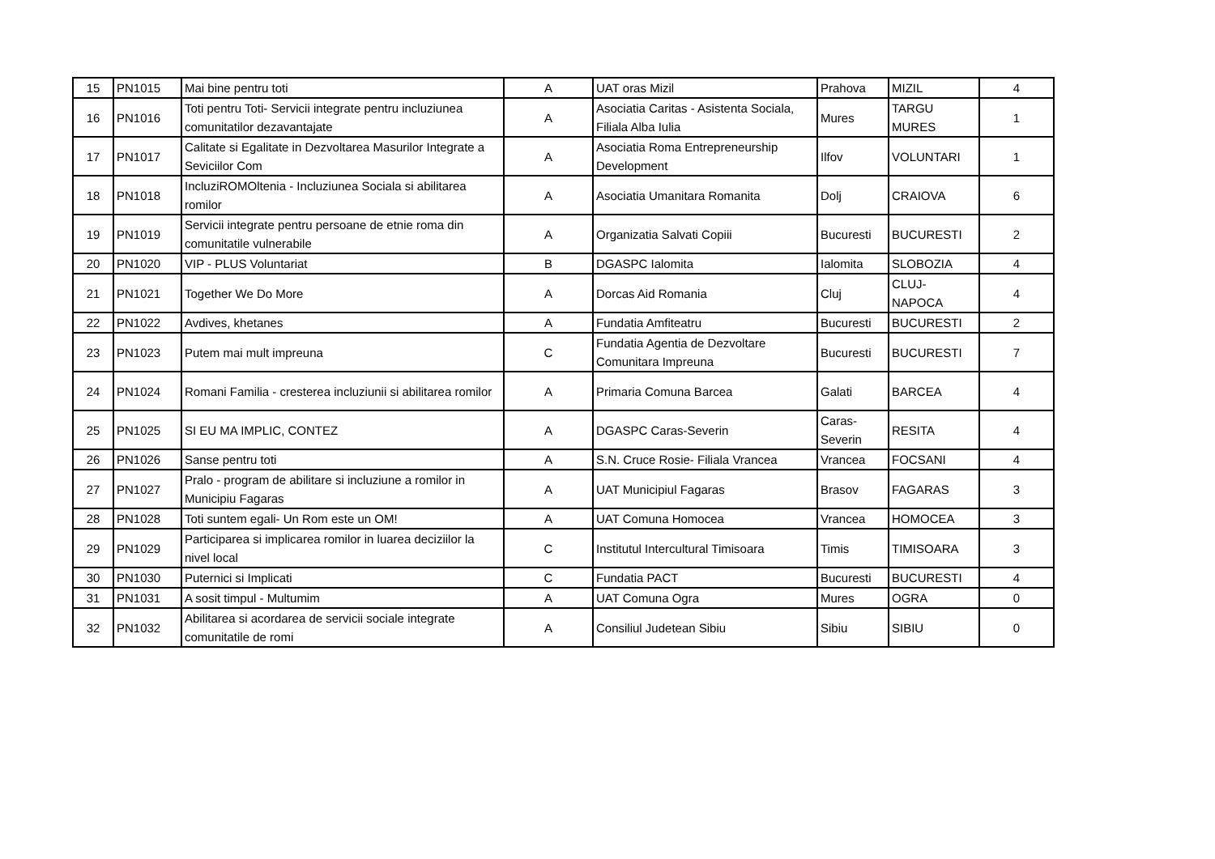| 15 | PN1015 | Mai bine pentru toti | A | UAT oras Mizil | Prahova | MIZIL | 4 |
| 16 | PN1016 | Toti pentru Toti- Servicii integrate pentru incluziunea comunitatilor dezavantajate | A | Asociatia Caritas - Asistenta Sociala, Filiala Alba Iulia | Mures | TARGU MURES | 1 |
| 17 | PN1017 | Calitate si Egalitate in Dezvoltarea Masurilor Integrate a Seviciilor Com | A | Asociatia Roma Entrepreneurship Development | Ilfov | VOLUNTARI | 1 |
| 18 | PN1018 | IncluziROMOltenia - Incluziunea Sociala si abilitarea romilor | A | Asociatia Umanitara Romanita | Dolj | CRAIOVA | 6 |
| 19 | PN1019 | Servicii integrate pentru persoane de etnie roma din comunitatile vulnerabile | A | Organizatia Salvati Copiii | Bucuresti | BUCURESTI | 2 |
| 20 | PN1020 | VIP - PLUS Voluntariat | B | DGASPC Ialomita | Ialomita | SLOBOZIA | 4 |
| 21 | PN1021 | Together We Do More | A | Dorcas Aid Romania | Cluj | CLUJ-NAPOCA | 4 |
| 22 | PN1022 | Avdives, khetanes | A | Fundatia Amfiteatru | Bucuresti | BUCURESTI | 2 |
| 23 | PN1023 | Putem mai mult impreuna | C | Fundatia Agentia de Dezvoltare Comunitara Impreuna | Bucuresti | BUCURESTI | 7 |
| 24 | PN1024 | Romani Familia - cresterea incluziunii si abilitarea romilor | A | Primaria Comuna Barcea | Galati | BARCEA | 4 |
| 25 | PN1025 | SI EU MA IMPLIC, CONTEZ | A | DGASPC Caras-Severin | Caras-Severin | RESITA | 4 |
| 26 | PN1026 | Sanse pentru toti | A | S.N. Cruce Rosie- Filiala Vrancea | Vrancea | FOCSANI | 4 |
| 27 | PN1027 | Pralo - program de abilitare si incluziune a romilor in Municipiu Fagaras | A | UAT Municipiul Fagaras | Brasov | FAGARAS | 3 |
| 28 | PN1028 | Toti suntem egali- Un Rom este un OM! | A | UAT Comuna Homocea | Vrancea | HOMOCEA | 3 |
| 29 | PN1029 | Participarea si implicarea romilor in luarea deciziilor la nivel local | C | Institutul Intercultural Timisoara | Timis | TIMISOARA | 3 |
| 30 | PN1030 | Puternici si Implicati | C | Fundatia PACT | Bucuresti | BUCURESTI | 4 |
| 31 | PN1031 | A sosit timpul - Multumim | A | UAT Comuna Ogra | Mures | OGRA | 0 |
| 32 | PN1032 | Abilitarea si acordarea de servicii sociale integrate comunitatile de romi | A | Consiliul Judetean Sibiu | Sibiu | SIBIU | 0 |